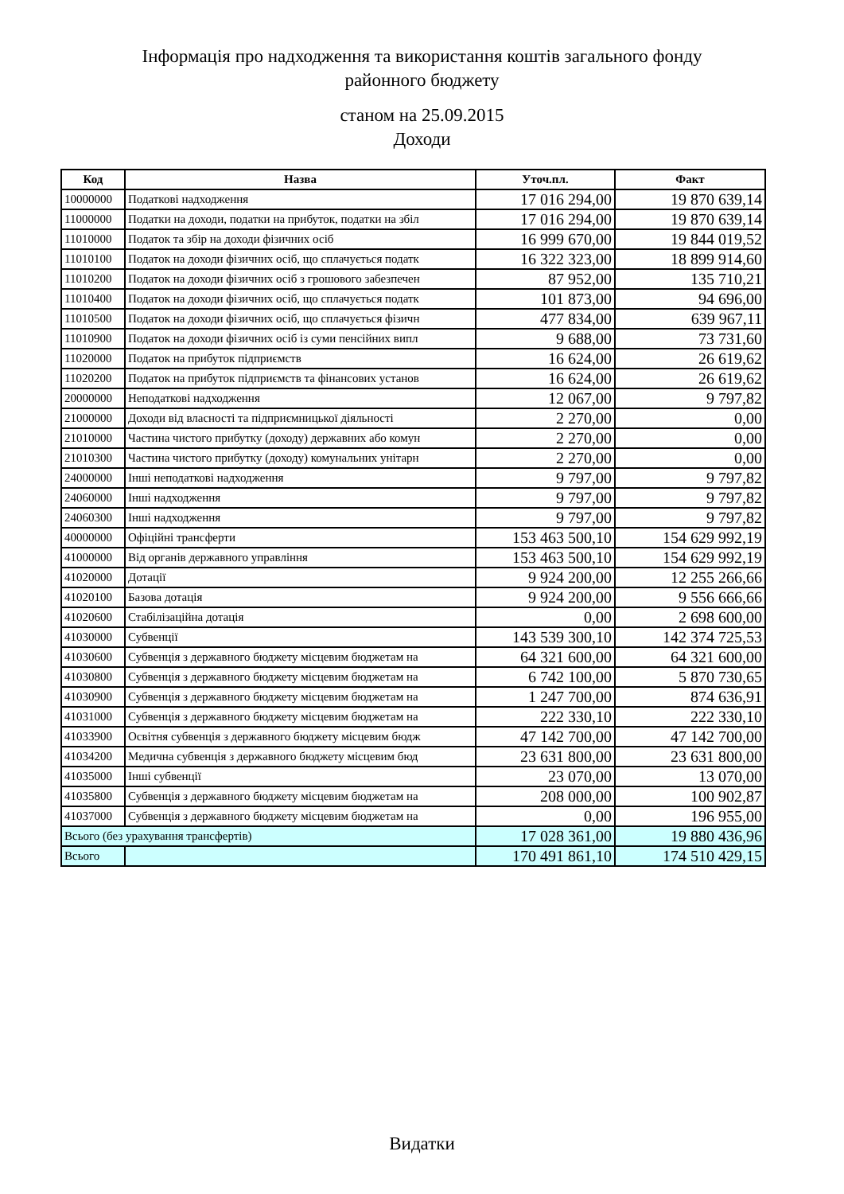Інформація про надходження та використання коштів загального фонду
районного бюджету
станом на 25.09.2015
Доходи
| Код | Назва | Уточ.пл. | Факт |
| --- | --- | --- | --- |
| 10000000 | Податкові надходження | 17 016 294,00 | 19 870 639,14 |
| 11000000 | Податки на доходи, податки на прибуток, податки на збіл | 17 016 294,00 | 19 870 639,14 |
| 11010000 | Податок та збір на доходи фізичних осіб | 16 999 670,00 | 19 844 019,52 |
| 11010100 | Податок на доходи фізичних осіб, що сплачується податк | 16 322 323,00 | 18 899 914,60 |
| 11010200 | Податок на доходи фізичних осіб з грошового забезпечен | 87 952,00 | 135 710,21 |
| 11010400 | Податок на доходи фізичних осіб, що сплачується податк | 101 873,00 | 94 696,00 |
| 11010500 | Податок на доходи фізичних осіб, що сплачується фізичн | 477 834,00 | 639 967,11 |
| 11010900 | Податок на доходи фізичних осіб із суми пенсійних випл | 9 688,00 | 73 731,60 |
| 11020000 | Податок на прибуток підприємств | 16 624,00 | 26 619,62 |
| 11020200 | Податок на прибуток підприємств та фінансових установ | 16 624,00 | 26 619,62 |
| 20000000 | Неподаткові надходження | 12 067,00 | 9 797,82 |
| 21000000 | Доходи від власності та підприємницької діяльності | 2 270,00 | 0,00 |
| 21010000 | Частина чистого прибутку (доходу) державних або комун | 2 270,00 | 0,00 |
| 21010300 | Частина чистого прибутку (доходу) комунальних унітарн | 2 270,00 | 0,00 |
| 24000000 | Інші неподаткові надходження | 9 797,00 | 9 797,82 |
| 24060000 | Інші надходження | 9 797,00 | 9 797,82 |
| 24060300 | Інші надходження | 9 797,00 | 9 797,82 |
| 40000000 | Офіційні трансферти | 153 463 500,10 | 154 629 992,19 |
| 41000000 | Від органів державного управління | 153 463 500,10 | 154 629 992,19 |
| 41020000 | Дотації | 9 924 200,00 | 12 255 266,66 |
| 41020100 | Базова дотація | 9 924 200,00 | 9 556 666,66 |
| 41020600 | Стабілізаційна дотація | 0,00 | 2 698 600,00 |
| 41030000 | Субвенції | 143 539 300,10 | 142 374 725,53 |
| 41030600 | Субвенція з державного бюджету місцевим бюджетам на | 64 321 600,00 | 64 321 600,00 |
| 41030800 | Субвенція з державного бюджету місцевим бюджетам на | 6 742 100,00 | 5 870 730,65 |
| 41030900 | Субвенція з державного бюджету місцевим бюджетам на | 1 247 700,00 | 874 636,91 |
| 41031000 | Субвенція з державного бюджету місцевим бюджетам на | 222 330,10 | 222 330,10 |
| 41033900 | Освітня субвенція з державного бюджету місцевим бюдж | 47 142 700,00 | 47 142 700,00 |
| 41034200 | Медична субвенція з державного бюджету місцевим бюд | 23 631 800,00 | 23 631 800,00 |
| 41035000 | Інші субвенції | 23 070,00 | 13 070,00 |
| 41035800 | Субвенція з державного бюджету місцевим бюджетам на | 208 000,00 | 100 902,87 |
| 41037000 | Субвенція з державного бюджету місцевим бюджетам на | 0,00 | 196 955,00 |
| Всього (без урахування трансфертів) | | 17 028 361,00 | 19 880 436,96 |
| Всього | | 170 491 861,10 | 174 510 429,15 |
Видатки